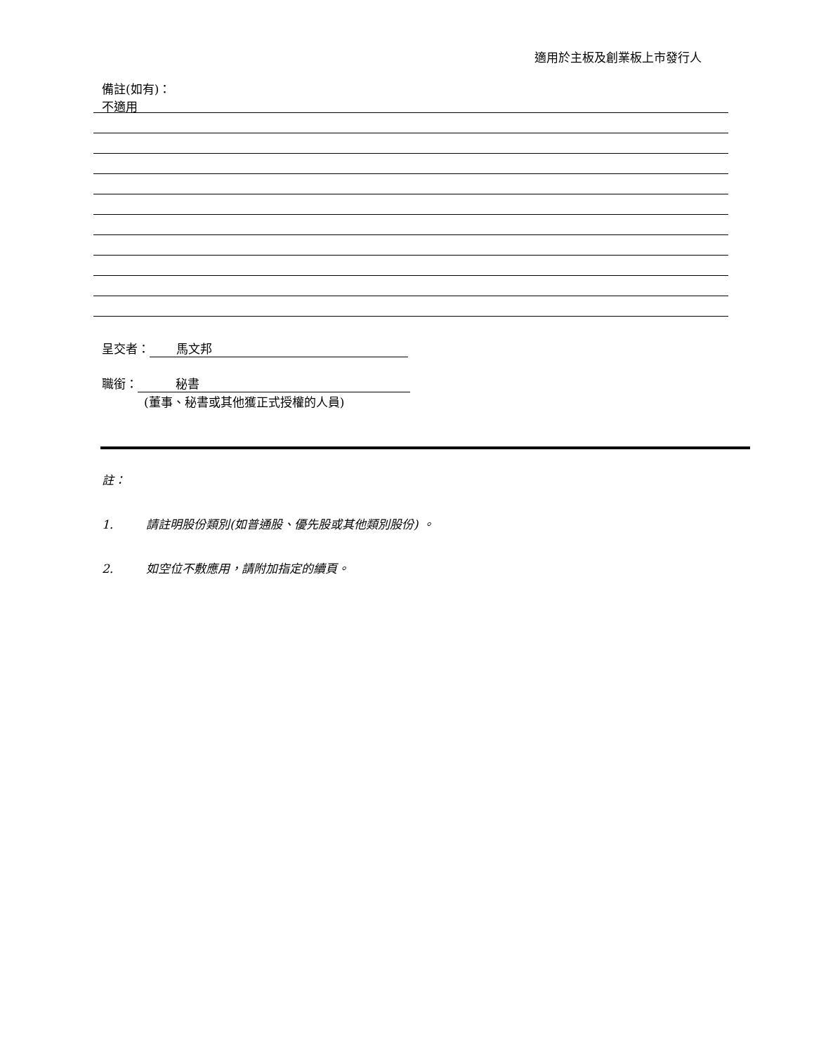適用於主板及創業板上市發行人
備註(如有)：
不適用
呈交者： 馬文邦
職銜： 秘書
(董事、秘書或其他獲正式授權的人員)
註：
1. 請註明股份類別(如普通股、優先股或其他類別股份) 。
2. 如空位不敷應用，請附加指定的續頁。